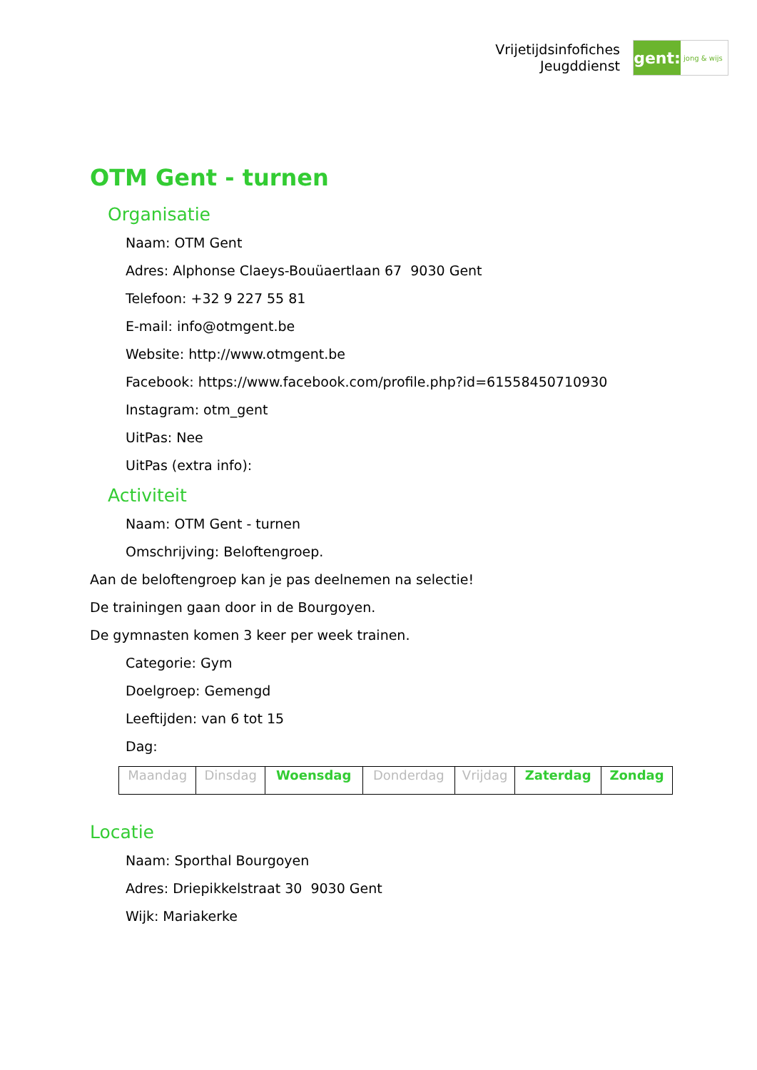Vrijetijdsinfofiches
Jeugddienst
gent:
jong & wijs
OTM Gent - turnen
Organisatie
Naam: OTM Gent
Adres: Alphonse Claeys-Bouüaertlaan 67 9030 Gent
Telefoon: +32 9 227 55 81
E-mail: info@otmgent.be
Website: http://www.otmgent.be
Facebook: https://www.facebook.com/profile.php?id=61558450710930
Instagram: otm_gent
UitPas: Nee
UitPas (extra info):
Activiteit
Naam: OTM Gent - turnen
Omschrijving: Beloftengroep.
Aan de beloftengroep kan je pas deelnemen na selectie!
De trainingen gaan door in de Bourgoyen.
De gymnasten komen 3 keer per week trainen.
Categorie: Gym
Doelgroep: Gemengd
Leeftijden: van 6 tot 15
Dag:
| Maandag | Dinsdag | Woensdag | Donderdag | Vrijdag | Zaterdag | Zondag |
Locatie
Naam: Sporthal Bourgoyen
Adres: Driepikkelstraat 30 9030 Gent
Wijk: Mariakerke